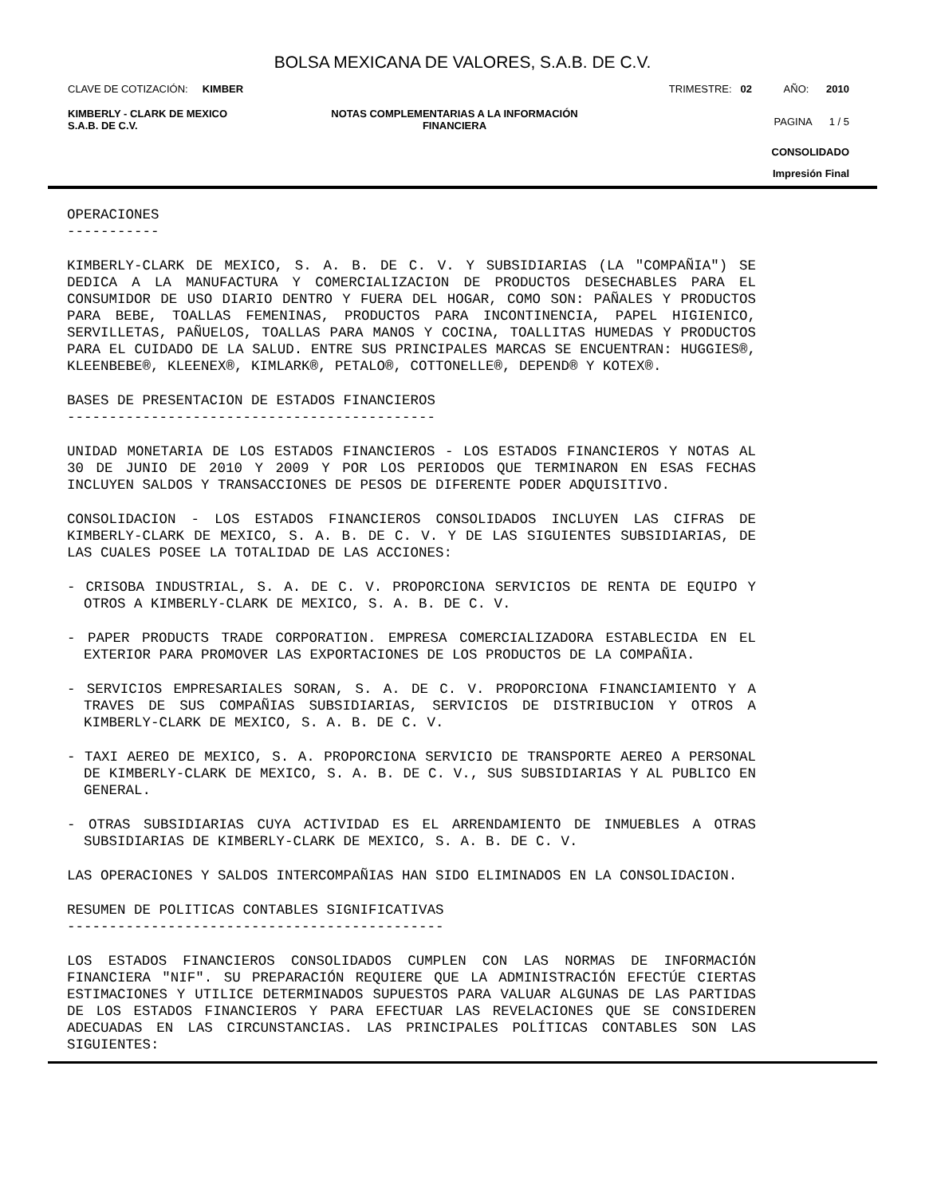BOLSA MEXICANA DE VALORES, S.A.B. DE C.V.
CLAVE DE COTIZACIÓN: KIMBER TRIMESTRE: 02 AÑO: 2010
KIMBERLY - CLARK DE MEXICO
S.A.B. DE C.V.
NOTAS COMPLEMENTARIAS A LA INFORMACIÓN
FINANCIERA
PAGINA 1 / 5
CONSOLIDADO
Impresión Final
OPERACIONES -----------
KIMBERLY-CLARK DE MEXICO, S. A. B. DE C. V. Y SUBSIDIARIAS (LA "COMPAÑIA") SE DEDICA A LA MANUFACTURA Y COMERCIALIZACION DE PRODUCTOS DESECHABLES PARA EL CONSUMIDOR DE USO DIARIO DENTRO Y FUERA DEL HOGAR, COMO SON: PAÑALES Y PRODUCTOS PARA BEBE, TOALLAS FEMENINAS, PRODUCTOS PARA INCONTINENCIA, PAPEL HIGIENICO, SERVILLETAS, PAÑUELOS, TOALLAS PARA MANOS Y COCINA, TOALLITAS HUMEDAS Y PRODUCTOS PARA EL CUIDADO DE LA SALUD. ENTRE SUS PRINCIPALES MARCAS SE ENCUENTRAN: HUGGIES®, KLEENBEBE®, KLEENEX®, KIMLARK®, PETALO®, COTTONELLE®, DEPEND® Y KOTEX®.
BASES DE PRESENTACION DE ESTADOS FINANCIEROS --------------------------------------------
UNIDAD MONETARIA DE LOS ESTADOS FINANCIEROS - LOS ESTADOS FINANCIEROS Y NOTAS AL 30 DE JUNIO DE 2010 Y 2009 Y POR LOS PERIODOS QUE TERMINARON EN ESAS FECHAS INCLUYEN SALDOS Y TRANSACCIONES DE PESOS DE DIFERENTE PODER ADQUISITIVO.
CONSOLIDACION - LOS ESTADOS FINANCIEROS CONSOLIDADOS INCLUYEN LAS CIFRAS DE KIMBERLY-CLARK DE MEXICO, S. A. B. DE C. V. Y DE LAS SIGUIENTES SUBSIDIARIAS, DE LAS CUALES POSEE LA TOTALIDAD DE LAS ACCIONES:
- CRISOBA INDUSTRIAL, S. A. DE C. V. PROPORCIONA SERVICIOS DE RENTA DE EQUIPO Y OTROS A KIMBERLY-CLARK DE MEXICO, S. A. B. DE C. V.
- PAPER PRODUCTS TRADE CORPORATION. EMPRESA COMERCIALIZADORA ESTABLECIDA EN EL EXTERIOR PARA PROMOVER LAS EXPORTACIONES DE LOS PRODUCTOS DE LA COMPAÑIA.
- SERVICIOS EMPRESARIALES SORAN, S. A. DE C. V. PROPORCIONA FINANCIAMIENTO Y A TRAVES DE SUS COMPAÑIAS SUBSIDIARIAS, SERVICIOS DE DISTRIBUCION Y OTROS A KIMBERLY-CLARK DE MEXICO, S. A. B. DE C. V.
- TAXI AEREO DE MEXICO, S. A. PROPORCIONA SERVICIO DE TRANSPORTE AEREO A PERSONAL DE KIMBERLY-CLARK DE MEXICO, S. A. B. DE C. V., SUS SUBSIDIARIAS Y AL PUBLICO EN GENERAL.
- OTRAS SUBSIDIARIAS CUYA ACTIVIDAD ES EL ARRENDAMIENTO DE INMUEBLES A OTRAS SUBSIDIARIAS DE KIMBERLY-CLARK DE MEXICO, S. A. B. DE C. V.
LAS OPERACIONES Y SALDOS INTERCOMPAÑIAS HAN SIDO ELIMINADOS EN LA CONSOLIDACION.
RESUMEN DE POLITICAS CONTABLES SIGNIFICATIVAS ---------------------------------------------
LOS ESTADOS FINANCIEROS CONSOLIDADOS CUMPLEN CON LAS NORMAS DE INFORMACIÓN FINANCIERA "NIF". SU PREPARACIÓN REQUIERE QUE LA ADMINISTRACIÓN EFECTÚE CIERTAS ESTIMACIONES Y UTILICE DETERMINADOS SUPUESTOS PARA VALUAR ALGUNAS DE LAS PARTIDAS DE LOS ESTADOS FINANCIEROS Y PARA EFECTUAR LAS REVELACIONES QUE SE CONSIDEREN ADECUADAS EN LAS CIRCUNSTANCIAS. LAS PRINCIPALES POLÍTICAS CONTABLES SON LAS SIGUIENTES: